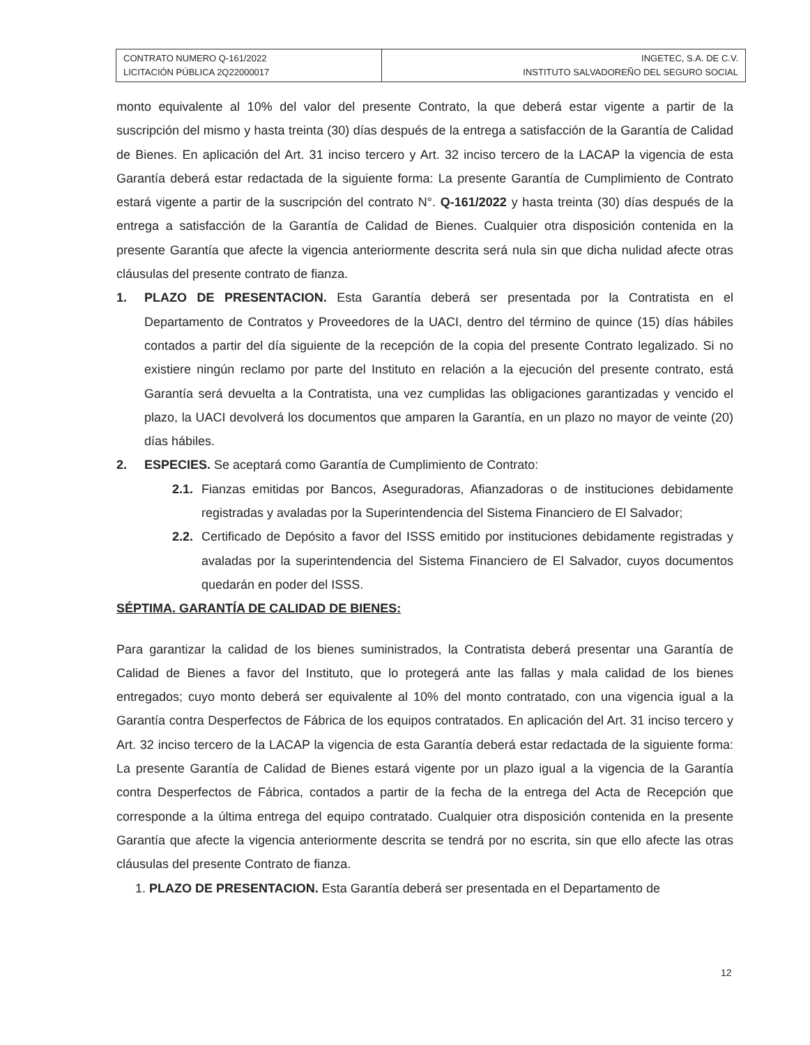| CONTRATO NUMERO Q-161/2022 LICITACIÓN PÚBLICA 2Q22000017 | INGETEC, S.A. DE C.V. INSTITUTO SALVADOREÑO DEL SEGURO SOCIAL |
monto equivalente al 10% del valor del presente Contrato, la que deberá estar vigente a partir de la suscripción del mismo y hasta treinta (30) días después de la entrega a satisfacción de la Garantía de Calidad de Bienes. En aplicación del Art. 31 inciso tercero y Art. 32 inciso tercero de la LACAP la vigencia de esta Garantía deberá estar redactada de la siguiente forma: La presente Garantía de Cumplimiento de Contrato estará vigente a partir de la suscripción del contrato N°. Q-161/2022 y hasta treinta (30) días después de la entrega a satisfacción de la Garantía de Calidad de Bienes. Cualquier otra disposición contenida en la presente Garantía que afecte la vigencia anteriormente descrita será nula sin que dicha nulidad afecte otras cláusulas del presente contrato de fianza.
1. PLAZO DE PRESENTACION. Esta Garantía deberá ser presentada por la Contratista en el Departamento de Contratos y Proveedores de la UACI, dentro del término de quince (15) días hábiles contados a partir del día siguiente de la recepción de la copia del presente Contrato legalizado. Si no existiere ningún reclamo por parte del Instituto en relación a la ejecución del presente contrato, está Garantía será devuelta a la Contratista, una vez cumplidas las obligaciones garantizadas y vencido el plazo, la UACI devolverá los documentos que amparen la Garantía, en un plazo no mayor de veinte (20) días hábiles.
2. ESPECIES. Se aceptará como Garantía de Cumplimiento de Contrato:
2.1.
Fianzas emitidas por Bancos, Aseguradoras, Afianzadoras o de instituciones debidamente registradas y avaladas por la Superintendencia del Sistema Financiero de El Salvador;
2.2.
Certificado de Depósito a favor del ISSS emitido por instituciones debidamente registradas y avaladas por la superintendencia del Sistema Financiero de El Salvador, cuyos documentos quedarán en poder del ISSS.
SÉPTIMA. GARANTÍA DE CALIDAD DE BIENES:
Para garantizar la calidad de los bienes suministrados, la Contratista deberá presentar una Garantía de Calidad de Bienes a favor del Instituto, que lo protegerá ante las fallas y mala calidad de los bienes entregados; cuyo monto deberá ser equivalente al 10% del monto contratado, con una vigencia igual a la Garantía contra Desperfectos de Fábrica de los equipos contratados. En aplicación del Art. 31 inciso tercero y Art. 32 inciso tercero de la LACAP la vigencia de esta Garantía deberá estar redactada de la siguiente forma: La presente Garantía de Calidad de Bienes estará vigente por un plazo igual a la vigencia de la Garantía contra Desperfectos de Fábrica, contados a partir de la fecha de la entrega del Acta de Recepción que corresponde a la última entrega del equipo contratado. Cualquier otra disposición contenida en la presente Garantía que afecte la vigencia anteriormente descrita se tendrá por no escrita, sin que ello afecte las otras cláusulas del presente Contrato de fianza.
1. PLAZO DE PRESENTACION. Esta Garantía deberá ser presentada en el Departamento de
12